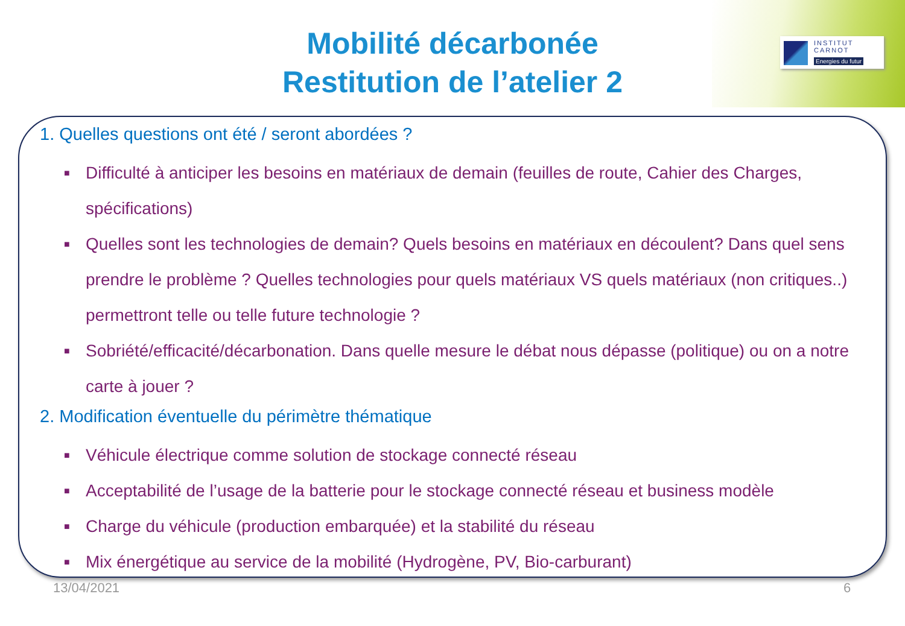INSTITUT
CARNOT
Energies du futur
Mobilité décarbonée
Restitution de l’atelier 2
1. Quelles questions ont été / seront abordées ?
■ Difficulté à anticiper les besoins en matériaux de demain (feuilles de route, Cahier des Charges, spécifications)
■ Quelles sont les technologies de demain? Quels besoins en matériaux en découlent? Dans quel sens prendre le problème ? Quelles technologies pour quels matériaux VS quels matériaux (non critiques..) permettront telle ou telle future technologie ?
■ Sobriété/efficacité/décarbonation. Dans quelle mesure le débat nous dépasse (politique) ou on a notre carte à jouer ?
2. Modification éventuelle du périmètre thématique
■ Véhicule électrique comme solution de stockage connecté réseau
■ Acceptabilité de l’usage de la batterie pour le stockage connecté réseau et business modèle
■ Charge du véhicule (production embarquée) et la stabilité du réseau
■ Mix énergétique au service de la mobilité (Hydrogène, PV, Bio-carburant)
13/04/2021 6